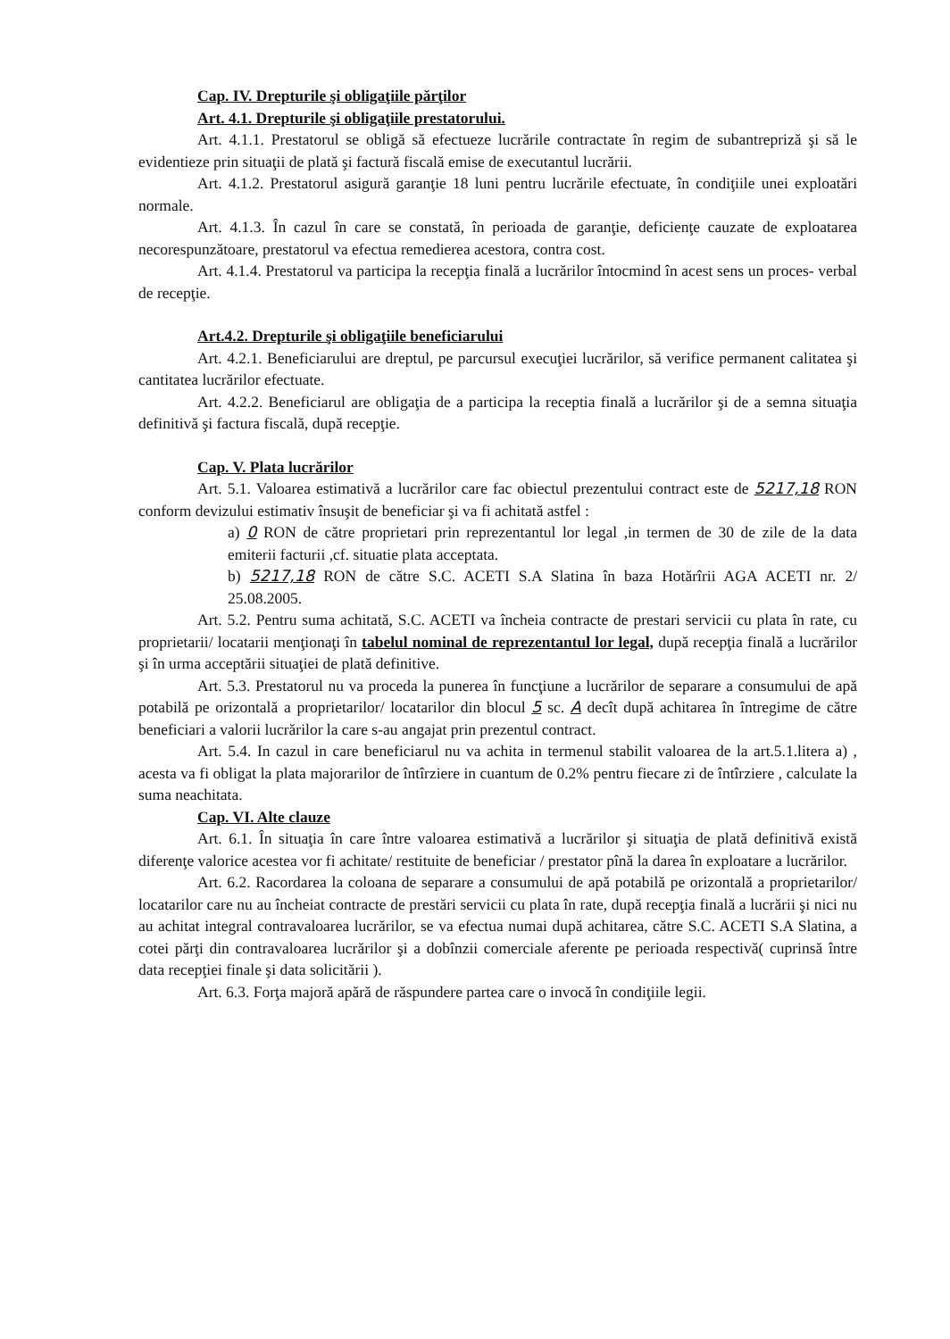Cap. IV. Drepturile şi obligaţiile părţilor
Art. 4.1. Drepturile şi obligaţiile prestatorului.
Art. 4.1.1. Prestatorul se obligă să efectueze lucrările contractate în regim de subantrepriză şi să le evidentieze prin situaţii de plată şi factură fiscală emise de executantul lucrării.
Art. 4.1.2. Prestatorul asigură garanţie 18 luni pentru lucrările efectuate, în condiţiile unei exploatări normale.
Art. 4.1.3. În cazul în care se constată, în perioada de garanţie, deficienţe cauzate de exploatarea necorespunzătoare, prestatorul va efectua remedierea acestora, contra cost.
Art. 4.1.4. Prestatorul va participa la recepţia finală a lucrărilor întocmind în acest sens un proces- verbal de recepţie.
Art.4.2. Drepturile şi obligaţiile beneficiarului
Art. 4.2.1. Beneficiarului are dreptul, pe parcursul execuţiei lucrărilor, să verifice permanent calitatea şi cantitatea lucrărilor efectuate.
Art. 4.2.2. Beneficiarul are obligaţia de a participa la receptia finală a lucrărilor şi de a semna situaţia definitivă şi factura fiscală, după recepţie.
Cap. V. Plata lucrărilor
Art. 5.1. Valoarea estimativă a lucrărilor care fac obiectul prezentului contract este de 5217,18 RON conform devizului estimativ însuşit de beneficiar şi va fi achitată astfel :
a) 0 RON de către proprietari prin reprezentantul lor legal ,in termen de 30 de zile de la data emiterii facturii ,cf. situatie plata acceptata.
b) 5217,18 RON de către S.C. ACETI S.A Slatina în baza Hotărîrii AGA ACETI nr. 2/ 25.08.2005.
Art. 5.2. Pentru suma achitată, S.C. ACETI va încheia contracte de prestari servicii cu plata în rate, cu proprietarii/ locatarii menţionaţi în tabelul nominal de reprezentantul lor legal, după recepţia finală a lucrărilor şi în urma acceptării situaţiei de plată definitive.
Art. 5.3. Prestatorul nu va proceda la punerea în funcţiune a lucrărilor de separare a consumului de apă potabilă pe orizontală a proprietarilor/ locatarilor din blocul 5 sc. A decît după achitarea în întregime de către beneficiari a valorii lucrărilor la care s-au angajat prin prezentul contract.
Art. 5.4. In cazul in care beneficiarul nu va achita in termenul stabilit valoarea de la art.5.1.litera a) , acesta va fi obligat la plata majorarilor de întîrziere in cuantum de 0.2% pentru fiecare zi de întîrziere , calculate la suma neachitata.
Cap. VI. Alte clauze
Art. 6.1. În situaţia în care între valoarea estimativă a lucrărilor şi situaţia de plată definitivă există diferenţe valorice acestea vor fi achitate/ restituite de beneficiar / prestator pînă la darea în exploatare a lucrărilor.
Art. 6.2. Racordarea la coloana de separare a consumului de apă potabilă pe orizontală a proprietarilor/ locatarilor care nu au încheiat contracte de prestări servicii cu plata în rate, după recepţia finală a lucrării şi nici nu au achitat integral contravaloarea lucrărilor, se va efectua numai după achitarea, către S.C. ACETI S.A Slatina, a cotei părţi din contravaloarea lucrărilor şi a dobînzii comerciale aferente pe perioada respectivă( cuprinsă între data recepţiei finale şi data solicitării ).
Art. 6.3. Forţa majoră apără de răspundere partea care o invocă în condiţiile legii.